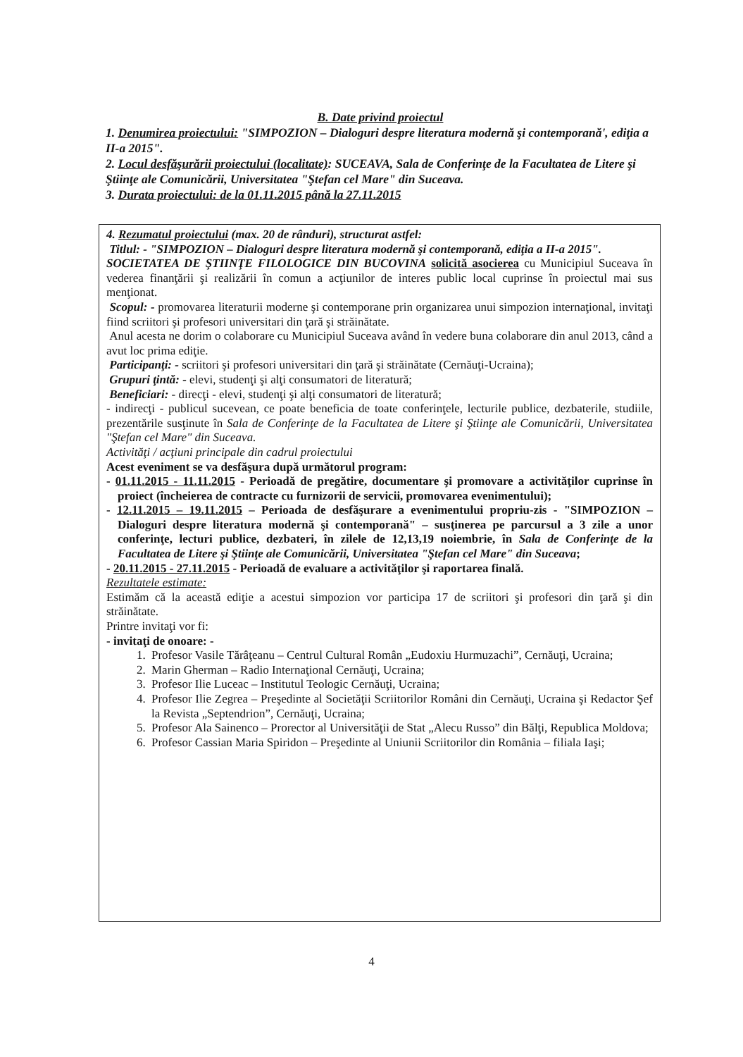B. Date privind proiectul
1. Denumirea proiectului: "SIMPOZION – Dialoguri despre literatura modernă şi contemporană', ediţia a II-a 2015".
2. Locul desfăşurării proiectului (localitate): SUCEAVA, Sala de Conferinţe de la Facultatea de Litere şi Ştiinţe ale Comunicării, Universitatea "Ştefan cel Mare" din Suceava.
3. Durata proiectului: de la 01.11.2015 până la 27.11.2015
4. Rezumatul proiectului (max. 20 de rânduri), structurat astfel:
Titlul: - "SIMPOZION – Dialoguri despre literatura modernă şi contemporană, ediţia a II-a 2015".
SOCIETATEA DE ŞTIINŢE FILOLOGICE DIN BUCOVINA solicită asocierea cu Municipiul Suceava în vederea finanţării şi realizării în comun a acţiunilor de interes public local cuprinse în proiectul mai sus menţionat.
Scopul: - promovarea literaturii moderne şi contemporane prin organizarea unui simpozion internaţional, invitaţi fiind scriitori şi profesori universitari din ţară şi străinătate.
Anul acesta ne dorim o colaborare cu Municipiul Suceava având în vedere buna colaborare din anul 2013, când a avut loc prima ediţie.
Participanţi: - scriitori şi profesori universitari din ţară şi străinătate (Cernăuţi-Ucraina);
Grupuri ţintă: - elevi, studenţi şi alţi consumatori de literatură;
Beneficiari: - direcţi - elevi, studenţi şi alţi consumatori de literatură;
- indirecţi - publicul sucevean, ce poate beneficia de toate conferinţele, lecturile publice, dezbaterile, studiile, prezentările susţinute în Sala de Conferinţe de la Facultatea de Litere şi Ştiinţe ale Comunicării, Universitatea "Ştefan cel Mare" din Suceava.
Activităţi / acţiuni principale din cadrul proiectului
Acest eveniment se va desfăşura după următorul program:
- 01.11.2015 - 11.11.2015 - Perioadă de pregătire, documentare şi promovare a activităţilor cuprinse în proiect (încheierea de contracte cu furnizorii de servicii, promovarea evenimentului);
- 12.11.2015 – 19.11.2015 – Perioada de desfăşurare a evenimentului propriu-zis - "SIMPOZION – Dialoguri despre literatura modernă şi contemporană" – susţinerea pe parcursul a 3 zile a unor conferinţe, lecturi publice, dezbateri, în zilele de 12,13,19 noiembrie, în Sala de Conferinţe de la Facultatea de Litere şi Ştiinţe ale Comunicării, Universitatea "Ştefan cel Mare" din Suceava;
- 20.11.2015 - 27.11.2015 - Perioadă de evaluare a activităţilor şi raportarea finală.
Rezultatele estimate:
Estimăm că la această ediţie a acestui simpozion vor participa 17 de scriitori şi profesori din ţară şi din străinătate.
Printre invitaţi vor fi:
- invitaţi de onoare: -
1. Profesor Vasile Tărâţeanu – Centrul Cultural Român „Eudoxiu Hurmuzachi”, Cernăuţi, Ucraina;
2. Marin Gherman – Radio Internaţional Cernăuţi, Ucraina;
3. Profesor Ilie Luceac – Institutul Teologic Cernăuţi, Ucraina;
4. Profesor Ilie Zegrea – Preşedinte al Societăţii Scriitorilor Români din Cernăuţi, Ucraina şi Redactor Şef la Revista „Septendrion”, Cernăuţi, Ucraina;
5. Profesor Ala Sainenco – Prorector al Universităţii de Stat „Alecu Russo” din Bălţi, Republica Moldova;
6. Profesor Cassian Maria Spiridon – Preşedinte al Uniunii Scriitorilor din România – filiala Iaşi;
4